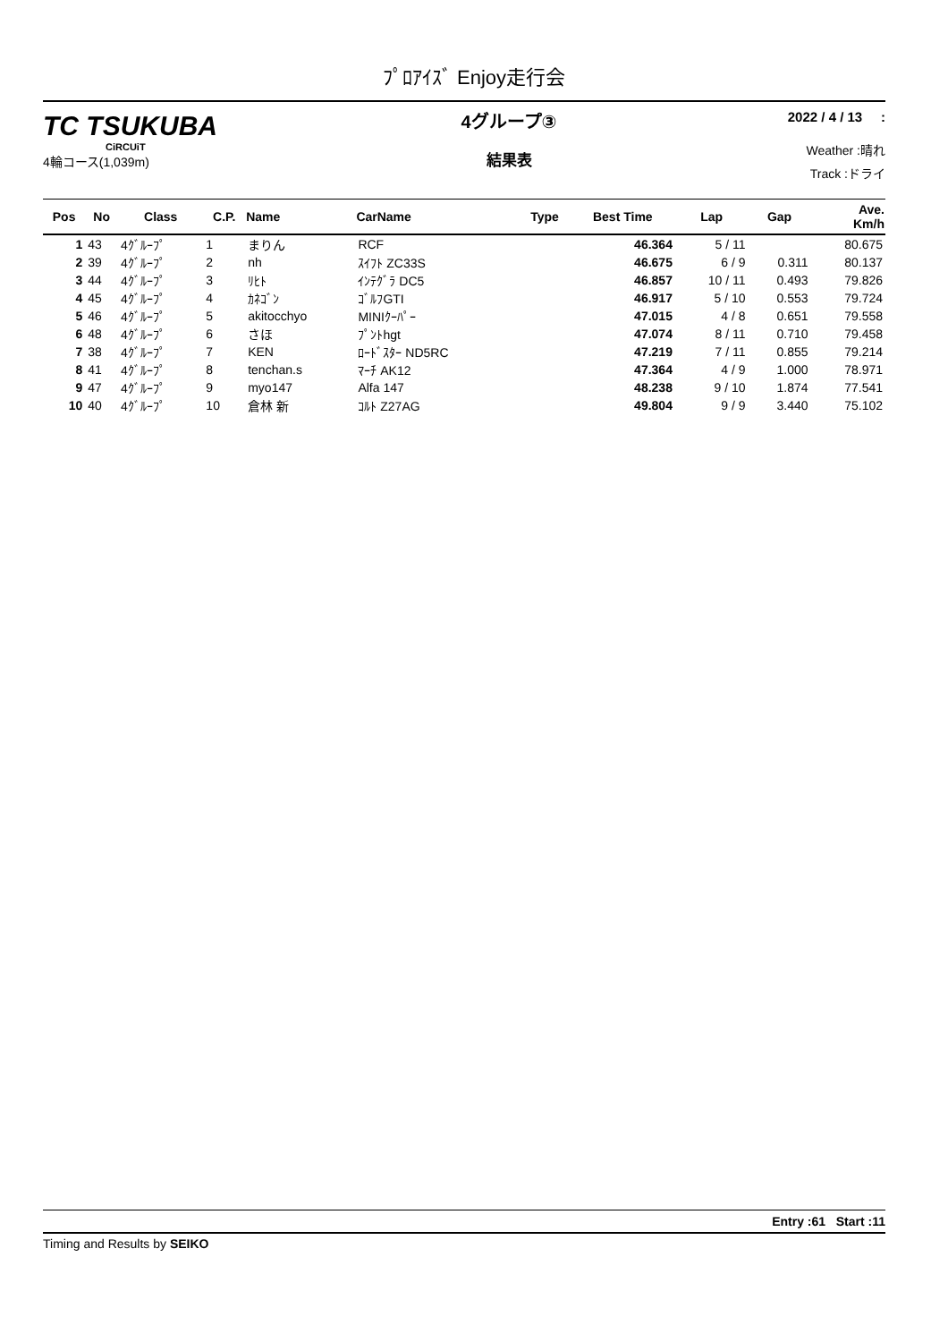ﾌﾟﾛｱｲｽﾞ Enjoy走行会
TC TSUKUBA
CiRCUiT
4輪コース(1,039m)
4グループ③
結果表
2022 / 4 / 13 :
Weather :晴れ
Track :ドライ
| Pos | No | Class | C.P. | Name | CarName | Type | Best Time | Lap | Gap | Ave. Km/h |
| --- | --- | --- | --- | --- | --- | --- | --- | --- | --- | --- |
| 1 | 43 | 4ｸﾞﾙｰﾌﾟ | 1 | まりん | RCF | | 46.364 | 5 / 11 | | 80.675 |
| 2 | 39 | 4ｸﾞﾙｰﾌﾟ | 2 | nh | ｽｲﾌﾄ ZC33S | | 46.675 | 6 / 9 | 0.311 | 80.137 |
| 3 | 44 | 4ｸﾞﾙｰﾌﾟ | 3 | ﾘﾋﾄ | ｲﾝﾃｸﾞﾗ DC5 | | 46.857 | 10 / 11 | 0.493 | 79.826 |
| 4 | 45 | 4ｸﾞﾙｰﾌﾟ | 4 | ｶﾈｺﾞﾝ | ｺﾞﾙﾌGTI | | 46.917 | 5 / 10 | 0.553 | 79.724 |
| 5 | 46 | 4ｸﾞﾙｰﾌﾟ | 5 | akitocchyo | MINIｸｰﾊﾟｰ | | 47.015 | 4 / 8 | 0.651 | 79.558 |
| 6 | 48 | 4ｸﾞﾙｰﾌﾟ | 6 | さほ | ﾌﾟﾝﾄhgt | | 47.074 | 8 / 11 | 0.710 | 79.458 |
| 7 | 38 | 4ｸﾞﾙｰﾌﾟ | 7 | KEN | ﾛｰﾄﾞｽﾀｰ ND5RC | | 47.219 | 7 / 11 | 0.855 | 79.214 |
| 8 | 41 | 4ｸﾞﾙｰﾌﾟ | 8 | tenchan.s | ﾏｰﾁ AK12 | | 47.364 | 4 / 9 | 1.000 | 78.971 |
| 9 | 47 | 4ｸﾞﾙｰﾌﾟ | 9 | myo147 | Alfa 147 | | 48.238 | 9 / 10 | 1.874 | 77.541 |
| 10 | 40 | 4ｸﾞﾙｰﾌﾟ | 10 | 倉林 新 | ｺﾙﾄ Z27AG | | 49.804 | 9 / 9 | 3.440 | 75.102 |
Entry :61 Start :11
Timing and Results by SEIKO